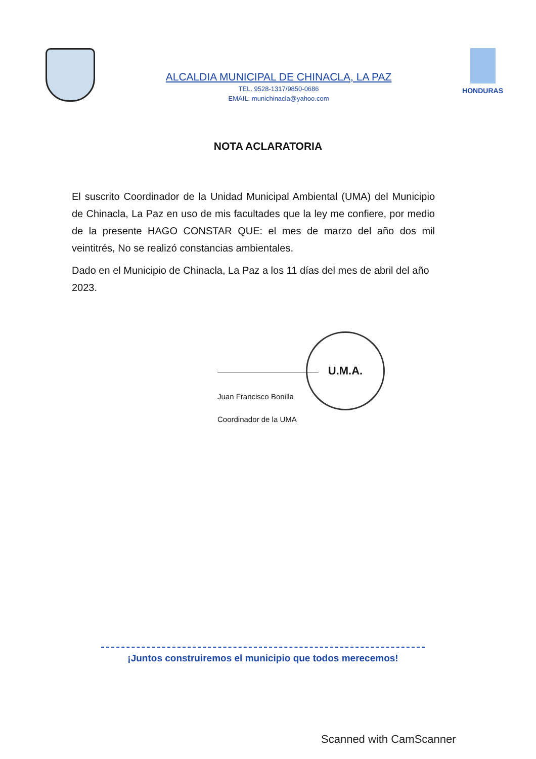ALCALDIA MUNICIPAL DE CHINACLA, LA PAZ
TEL. 9528-1317/9850-0686
EMAIL: munichinacla@yahoo.com
HONDURAS
NOTA ACLARATORIA
El suscrito Coordinador de la Unidad Municipal Ambiental (UMA) del Municipio de Chinacla, La Paz en uso de mis facultades que la ley me confiere, por medio de la presente HAGO CONSTAR QUE: el mes de marzo del año dos mil veintitrés, No se realizó constancias ambientales.
Dado en el Municipio de Chinacla, La Paz a los 11 días del mes de abril del año 2023.
Juan Francisco Bonilla
Coordinador de la UMA
U.M.A.
¡Juntos construiremos el municipio que todos merecemos!
Scanned with CamScanner